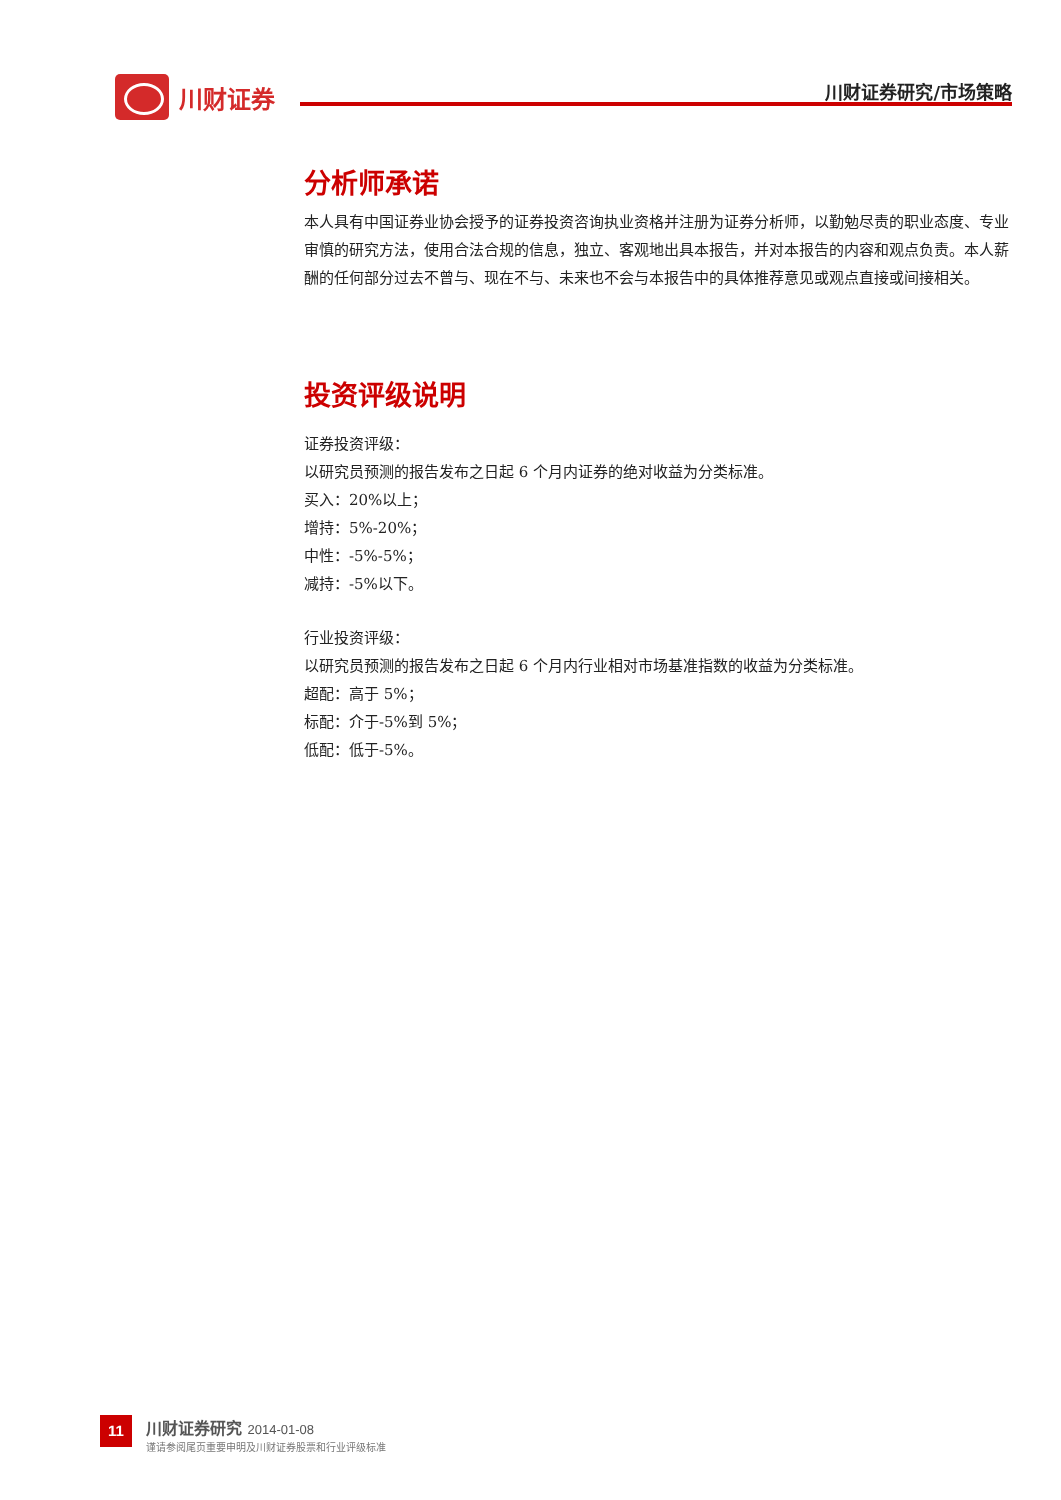川财证券 川财证券研究/市场策略
分析师承诺
本人具有中国证券业协会授予的证券投资咨询执业资格并注册为证券分析师，以勤勉尽责的职业态度、专业审慎的研究方法，使用合法合规的信息，独立、客观地出具本报告，并对本报告的内容和观点负责。本人薪酬的任何部分过去不曾与、现在不与、未来也不会与本报告中的具体推荐意见或观点直接或间接相关。
投资评级说明
证券投资评级：
以研究员预测的报告发布之日起 6 个月内证券的绝对收益为分类标准。
买入：20%以上；
增持：5%-20%；
中性：-5%-5%；
减持：-5%以下。
行业投资评级：
以研究员预测的报告发布之日起 6 个月内行业相对市场基准指数的收益为分类标准。
超配：高于 5%；
标配：介于-5%到 5%；
低配：低于-5%。
11
川财证券研究 2014-01-08
谨请参阅尾页重要申明及川财证券股票和行业评级标准